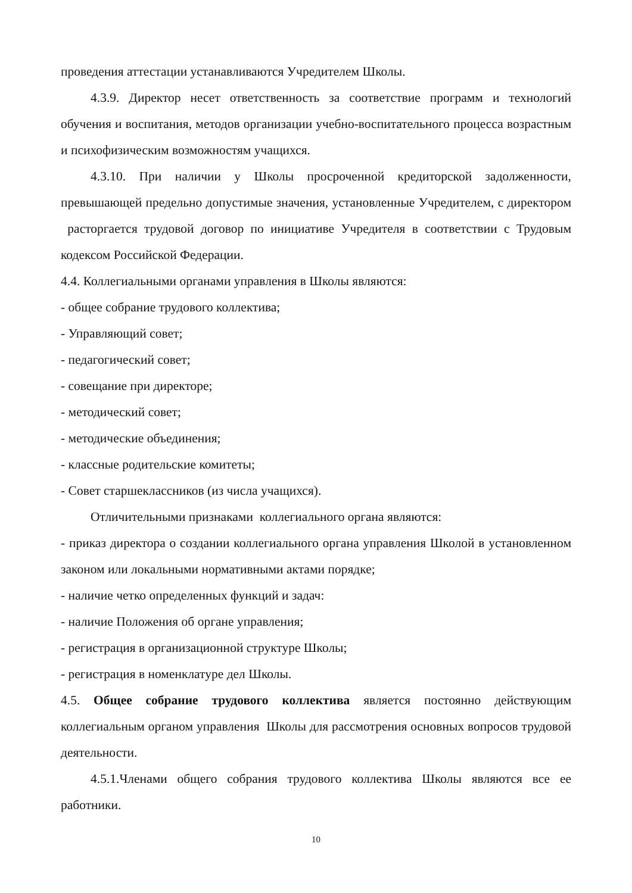проведения аттестации устанавливаются Учредителем Школы.
4.3.9. Директор несет ответственность за соответствие программ и технологий обучения и воспитания, методов организации учебно-воспитательного процесса возрастным и психофизическим возможностям учащихся.
4.3.10. При наличии у Школы просроченной кредиторской задолженности, превышающей предельно допустимые значения, установленные Учредителем, с директором расторгается трудовой договор по инициативе Учредителя в соответствии с Трудовым кодексом Российской Федерации.
4.4. Коллегиальными органами управления в Школы являются:
- общее собрание трудового коллектива;
- Управляющий совет;
- педагогический совет;
- совещание при директоре;
- методический совет;
- методические объединения;
- классные родительские комитеты;
- Совет старшеклассников (из числа учащихся).
Отличительными признаками коллегиального органа являются:
- приказ директора о создании коллегиального органа управления Школой в установленном законом или локальными нормативными актами порядке;
- наличие четко определенных функций и задач:
- наличие Положения об органе управления;
- регистрация в организационной структуре Школы;
- регистрация в номенклатуре дел Школы.
4.5. Общее собрание трудового коллектива является постоянно действующим коллегиальным органом управления Школы для рассмотрения основных вопросов трудовой деятельности.
4.5.1.Членами общего собрания трудового коллектива Школы являются все ее работники.
10